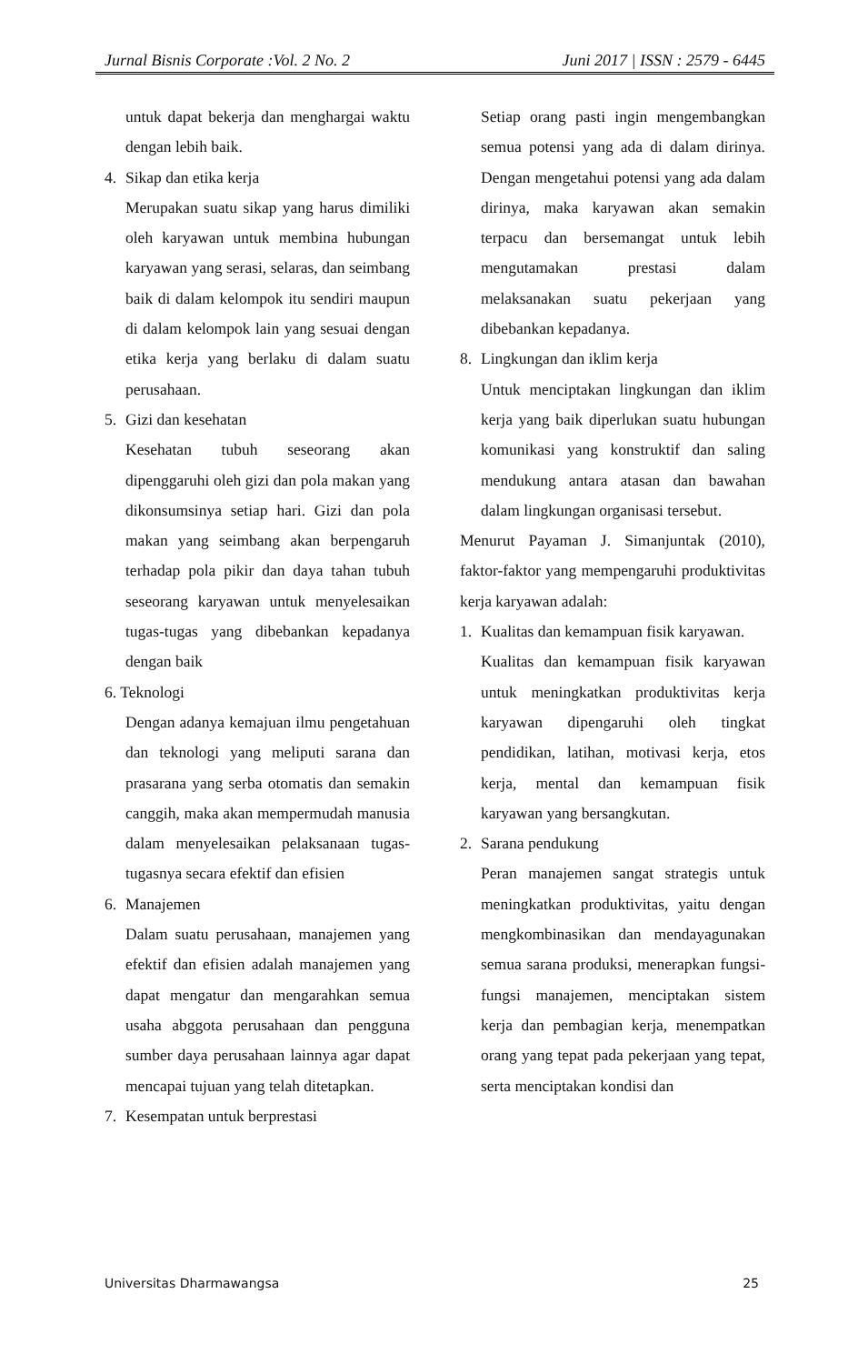Jurnal Bisnis Corporate :Vol. 2 No. 2 Juni 2017 | ISSN : 2579 - 6445
untuk dapat bekerja dan menghargai waktu dengan lebih baik.
4. Sikap dan etika kerja
Merupakan suatu sikap yang harus dimiliki oleh karyawan untuk membina hubungan karyawan yang serasi, selaras, dan seimbang baik di dalam kelompok itu sendiri maupun di dalam kelompok lain yang sesuai dengan etika kerja yang berlaku di dalam suatu perusahaan.
5. Gizi dan kesehatan
Kesehatan tubuh seseorang akan dipenggaruhi oleh gizi dan pola makan yang dikonsumsinya setiap hari. Gizi dan pola makan yang seimbang akan berpengaruh terhadap pola pikir dan daya tahan tubuh seseorang karyawan untuk menyelesaikan tugas-tugas yang dibebankan kepadanya dengan baik
6. Teknologi
Dengan adanya kemajuan ilmu pengetahuan dan teknologi yang meliputi sarana dan prasarana yang serba otomatis dan semakin canggih, maka akan mempermudah manusia dalam menyelesaikan pelaksanaan tugas-tugasnya secara efektif dan efisien
6. Manajemen
Dalam suatu perusahaan, manajemen yang efektif dan efisien adalah manajemen yang dapat mengatur dan mengarahkan semua usaha abggota perusahaan dan pengguna sumber daya perusahaan lainnya agar dapat mencapai tujuan yang telah ditetapkan.
7. Kesempatan untuk berprestasi
Setiap orang pasti ingin mengembangkan semua potensi yang ada di dalam dirinya. Dengan mengetahui potensi yang ada dalam dirinya, maka karyawan akan semakin terpacu dan bersemangat untuk lebih mengutamakan prestasi dalam melaksanakan suatu pekerjaan yang dibebankan kepadanya.
8. Lingkungan dan iklim kerja
Untuk menciptakan lingkungan dan iklim kerja yang baik diperlukan suatu hubungan komunikasi yang konstruktif dan saling mendukung antara atasan dan bawahan dalam lingkungan organisasi tersebut.
Menurut Payaman J. Simanjuntak (2010), faktor-faktor yang mempengaruhi produktivitas kerja karyawan adalah:
1. Kualitas dan kemampuan fisik karyawan.
Kualitas dan kemampuan fisik karyawan untuk meningkatkan produktivitas kerja karyawan dipengaruhi oleh tingkat pendidikan, latihan, motivasi kerja, etos kerja, mental dan kemampuan fisik karyawan yang bersangkutan.
2. Sarana pendukung
Peran manajemen sangat strategis untuk meningkatkan produktivitas, yaitu dengan mengkombinasikan dan mendayagunakan semua sarana produksi, menerapkan fungsi-fungsi manajemen, menciptakan sistem kerja dan pembagian kerja, menempatkan orang yang tepat pada pekerjaan yang tepat, serta menciptakan kondisi dan
Universitas Dharmawangsa 25